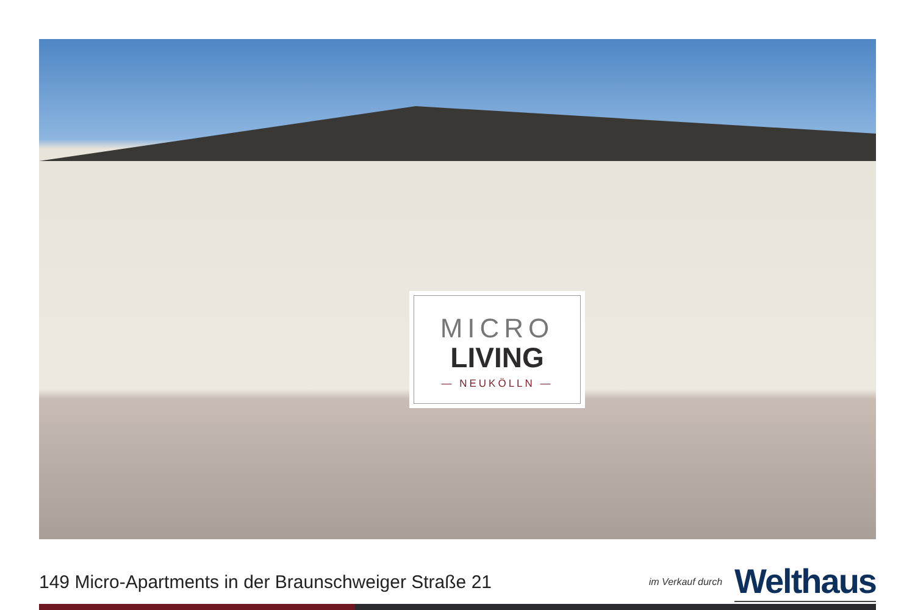MICRO
LIVING
— NEUKÖLLN —
149 Micro-Apartments in der Braunschweiger Straße 21
im Verkauf durch Welthaus